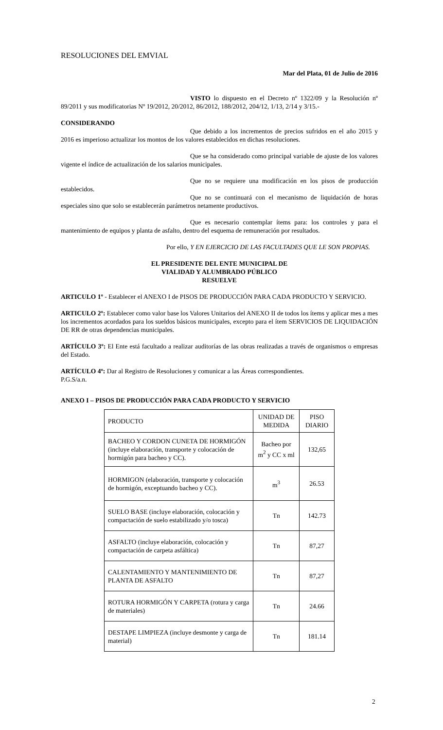RESOLUCIONES DEL EMVIAL
Mar del Plata, 01 de Julio de 2016
VISTO lo dispuesto en el Decreto nº 1322/09 y la Resolución nº 89/2011 y sus modificatorias Nº 19/2012, 20/2012, 86/2012, 188/2012, 204/12, 1/13, 2/14 y 3/15.-
CONSIDERANDO
Que debido a los incrementos de precios sufridos en el año 2015 y 2016 es imperioso actualizar los montos de los valores establecidos en dichas resoluciones.
Que se ha considerado como principal variable de ajuste de los valores vigente el índice de actualización de los salarios municipales.
Que no se requiere una modificación en los pisos de producción establecidos.
Que no se continuará con el mecanismo de liquidación de horas especiales sino que solo se establecerán parámetros netamente productivos.
Que es necesario contemplar ítems para: los controles y para el mantenimiento de equipos y planta de asfalto, dentro del esquema de remuneración por resultados.
Por ello, Y EN EJERCICIO DE LAS FACULTADES QUE LE SON PROPIAS.
EL PRESIDENTE DEL ENTE MUNICIPAL DE
VIALIDAD Y ALUMBRADO PÚBLICO
RESUELVE
ARTICULO 1º - Establecer el ANEXO I de PISOS DE PRODUCCIÓN PARA CADA PRODUCTO Y SERVICIO.
ARTICULO 2º: Establecer como valor base los Valores Unitarios del ANEXO II de todos los ítems y aplicar mes a mes los incrementos acordados para los sueldos básicos municipales, excepto para el ítem SERVICIOS DE LIQUIDACIÓN DE RR de otras dependencias municipales.
ARTÍCULO 3º: El Ente está facultado a realizar auditorías de las obras realizadas a través de organismos o empresas del Estado.
ARTÍCULO 4º: Dar al Registro de Resoluciones y comunicar a las Áreas correspondientes.
P.G.S/a.n.
ANEXO I – PISOS DE PRODUCCIÓN PARA CADA PRODUCTO Y SERVICIO
| PRODUCTO | UNIDAD DE MEDIDA | PISO DIARIO |
| BACHEO Y CORDON CUNETA DE HORMIGÓN (incluye elaboración, transporte y colocación de hormigón para bacheo y CC). | Bacheo por m<sup>2</sup> y CC x ml | 132,65 |
| HORMIGON (elaboración, transporte y colocación de hormigón, exceptuando bacheo y CC). | m<sup>3</sup> | 26.53 |
| SUELO BASE (incluye elaboración, colocación y compactación de suelo estabilizado y/o tosca) | Tn | 142.73 |
| ASFALTO (incluye elaboración, colocación y compactación de carpeta asfáltica) | Tn | 87,27 |
| CALENTAMIENTO Y MANTENIMIENTO DE PLANTA DE ASFALTO | Tn | 87,27 |
| ROTURA HORMIGÓN Y CARPETA (rotura y carga de materiales) | Tn | 24.66 |
| DESTAPE LIMPIEZA (incluye desmonte y carga de material) | Tn | 181.14 |
2